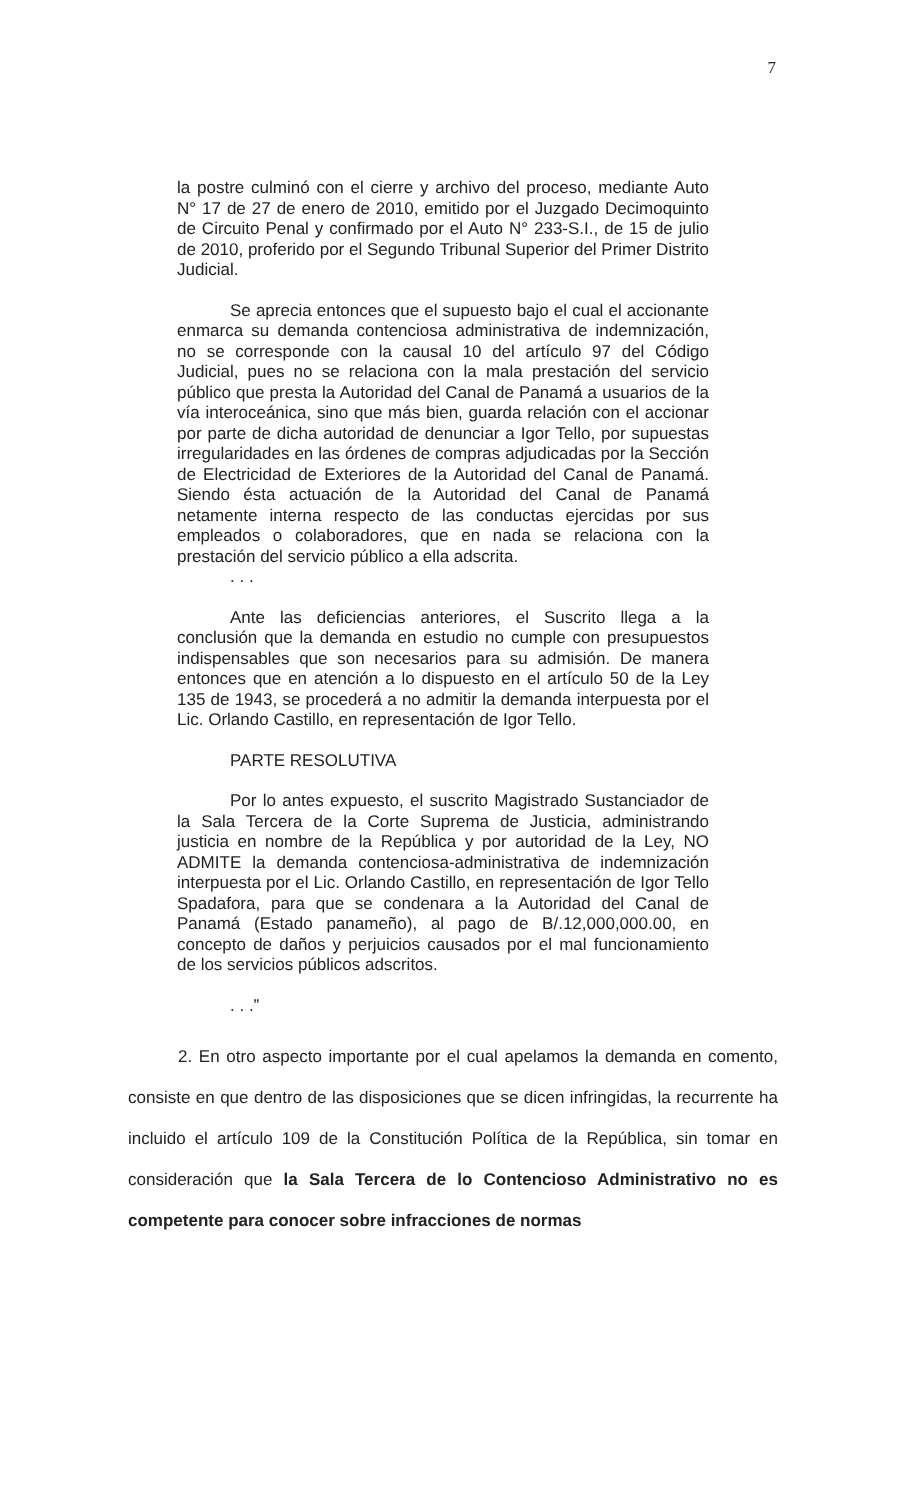7
la postre culminó con el cierre y archivo del proceso, mediante Auto N° 17 de 27 de enero de 2010, emitido por el Juzgado Decimoquinto de Circuito Penal y confirmado por el Auto N° 233-S.I., de 15 de julio de 2010, proferido por el Segundo Tribunal Superior del Primer Distrito Judicial.
Se aprecia entonces que el supuesto bajo el cual el accionante enmarca su demanda contenciosa administrativa de indemnización, no se corresponde con la causal 10 del artículo 97 del Código Judicial, pues no se relaciona con la mala prestación del servicio público que presta la Autoridad del Canal de Panamá a usuarios de la vía interoceánica, sino que más bien, guarda relación con el accionar por parte de dicha autoridad de denunciar a Igor Tello, por supuestas irregularidades en las órdenes de compras adjudicadas por la Sección de Electricidad de Exteriores de la Autoridad del Canal de Panamá. Siendo ésta actuación de la Autoridad del Canal de Panamá netamente interna respecto de las conductas ejercidas por sus empleados o colaboradores, que en nada se relaciona con la prestación del servicio público a ella adscrita.
. . .
Ante las deficiencias anteriores, el Suscrito llega a la conclusión que la demanda en estudio no cumple con presupuestos indispensables que son necesarios para su admisión. De manera entonces que en atención a lo dispuesto en el artículo 50 de la Ley 135 de 1943, se procederá a no admitir la demanda interpuesta por el Lic. Orlando Castillo, en representación de Igor Tello.
PARTE RESOLUTIVA
Por lo antes expuesto, el suscrito Magistrado Sustanciador de la Sala Tercera de la Corte Suprema de Justicia, administrando justicia en nombre de la República y por autoridad de la Ley, NO ADMITE la demanda contenciosa-administrativa de indemnización interpuesta por el Lic. Orlando Castillo, en representación de Igor Tello Spadafora, para que se condenara a la Autoridad del Canal de Panamá (Estado panameño), al pago de B/.12,000,000.00, en concepto de daños y perjuicios causados por el mal funcionamiento de los servicios públicos adscritos.
. . .”
2. En otro aspecto importante por el cual apelamos la demanda en comento, consiste en que dentro de las disposiciones que se dicen infringidas, la recurrente ha incluido el artículo 109 de la Constitución Política de la República, sin tomar en consideración que la Sala Tercera de lo Contencioso Administrativo no es competente para conocer sobre infracciones de normas